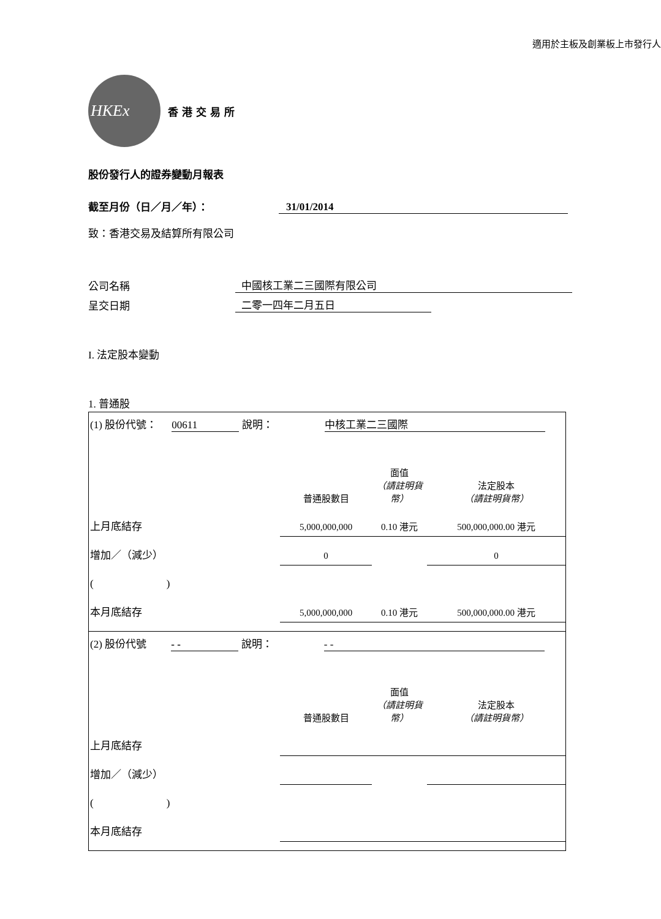適用於主板及創業板上市發行人
HKEx
香港交易所
股份發行人的證券變動月報表
截至月份（日／月／年）： 31/01/2014
致：香港交易及結算所有限公司
公司名稱 中國核工業二三國際有限公司
呈交日期 二零一四年二月五日
I. 法定股本變動
1. 普通股
| (1) 股份代號： 00611 說明： 中核工業二三國際 / / 普通股數目 / 面值 （請註明貨幣） / 法定股本 （請註明貨幣） / / 上月底結存 / 5,000,000,000 / 0.10 港元 / 500,000,000.00 港元 / / 增加／（減少） / 0 / / 0 / / ( ) / / / / / 本月底結存 / 5,000,000,000 / 0.10 港元 / 500,000,000.00 港元 / |
| (2) 股份代號 - - 說明： - - / / 普通股數目 / 面值 （請註明貨幣） / 法定股本 （請註明貨幣） / / 上月底結存 / / / / / 增加／（減少） / / / / / ( ) / / / / / 本月底結存 / / / / |